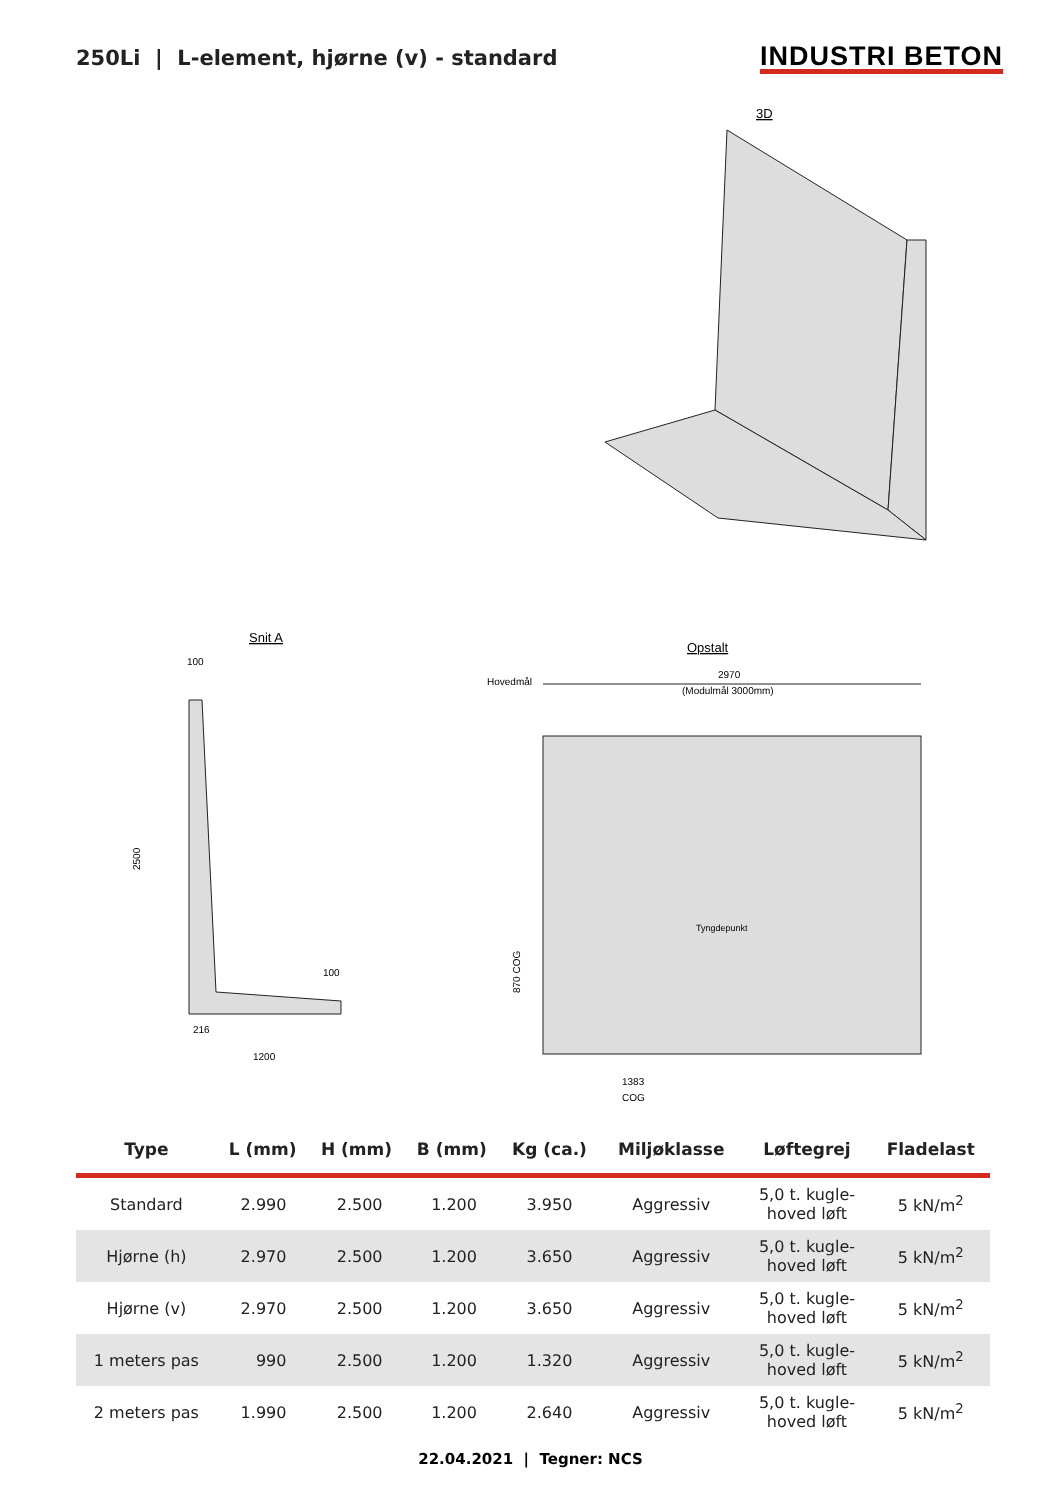250Li | L-element, hjørne (v) - standard
INDUSTRI BETON
3D
Snit A
100
2500
216
1200
100
Opstalt
Hovedmål
2970
(Modulmål 3000mm)
Tyngdepunkt
870 COG
1383
COG
| Type | L (mm) | H (mm) | B (mm) | Kg (ca.) | Miljøklasse | Løftegrej | Fladelast |
| --- | --- | --- | --- | --- | --- | --- | --- |
| Standard | 2.990 | 2.500 | 1.200 | 3.950 | Aggressiv | 5,0 t. kugle- hoved løft | 5 kN/m<sup>2</sup> |
| Hjørne (h) | 2.970 | 2.500 | 1.200 | 3.650 | Aggressiv | 5,0 t. kugle- hoved løft | 5 kN/m<sup>2</sup> |
| Hjørne (v) | 2.970 | 2.500 | 1.200 | 3.650 | Aggressiv | 5,0 t. kugle- hoved løft | 5 kN/m<sup>2</sup> |
| 1 meters pas | 990 | 2.500 | 1.200 | 1.320 | Aggressiv | 5,0 t. kugle- hoved løft | 5 kN/m<sup>2</sup> |
| 2 meters pas | 1.990 | 2.500 | 1.200 | 2.640 | Aggressiv | 5,0 t. kugle- hoved løft | 5 kN/m<sup>2</sup> |
22.04.2021 | Tegner: NCS